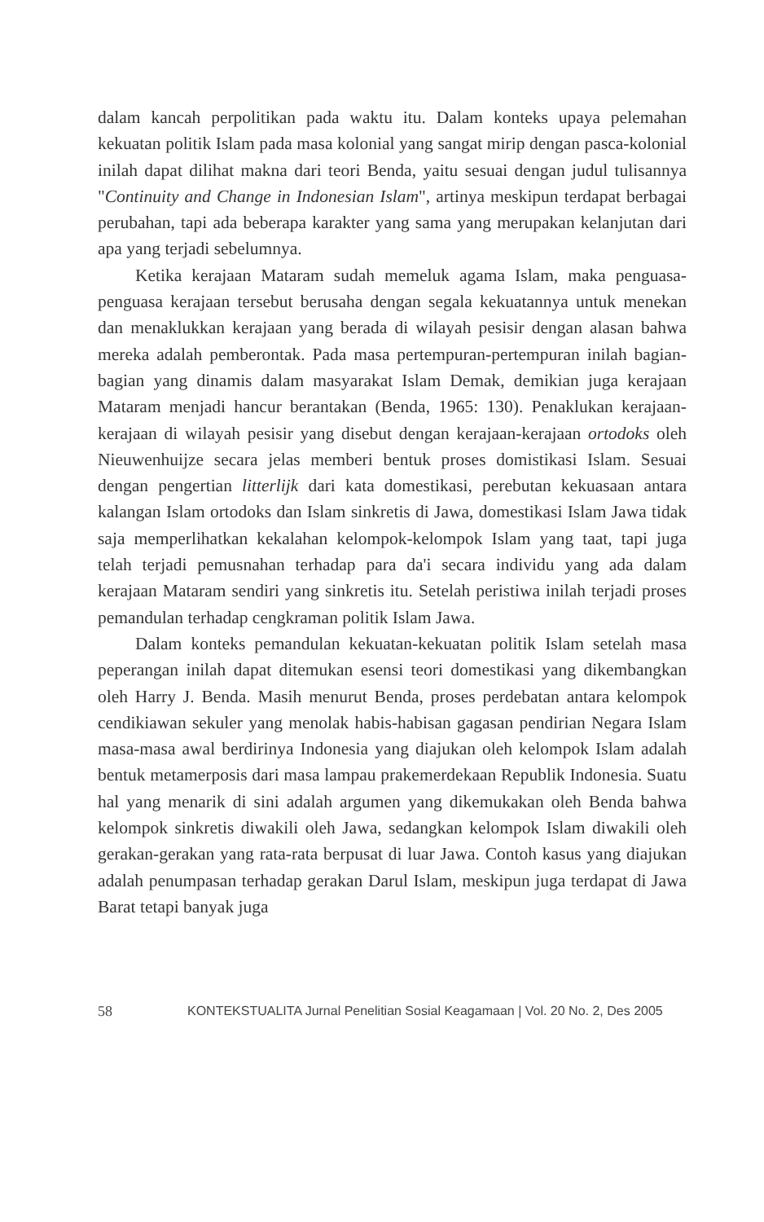dalam kancah perpolitikan pada waktu itu. Dalam konteks upaya pelemahan kekuatan politik Islam pada masa kolonial yang sangat mirip dengan pasca-kolonial inilah dapat dilihat makna dari teori Benda, yaitu sesuai dengan judul tulisannya "Continuity and Change in Indonesian Islam", artinya meskipun terdapat berbagai perubahan, tapi ada beberapa karakter yang sama yang merupakan kelanjutan dari apa yang terjadi sebelumnya.
Ketika kerajaan Mataram sudah memeluk agama Islam, maka penguasa-penguasa kerajaan tersebut berusaha dengan segala kekuatannya untuk menekan dan menaklukkan kerajaan yang berada di wilayah pesisir dengan alasan bahwa mereka adalah pemberontak. Pada masa pertempuran-pertempuran inilah bagian-bagian yang dinamis dalam masyarakat Islam Demak, demikian juga kerajaan Mataram menjadi hancur berantakan (Benda, 1965: 130). Penaklukan kerajaan-kerajaan di wilayah pesisir yang disebut dengan kerajaan-kerajaan ortodoks oleh Nieuwenhuijze secara jelas memberi bentuk proses domistikasi Islam. Sesuai dengan pengertian litterlijk dari kata domestikasi, perebutan kekuasaan antara kalangan Islam ortodoks dan Islam sinkretis di Jawa, domestikasi Islam Jawa tidak saja memperlihatkan kekalahan kelompok-kelompok Islam yang taat, tapi juga telah terjadi pemusnahan terhadap para da'i secara individu yang ada dalam kerajaan Mataram sendiri yang sinkretis itu. Setelah peristiwa inilah terjadi proses pemandulan terhadap cengkraman politik Islam Jawa.
Dalam konteks pemandulan kekuatan-kekuatan politik Islam setelah masa peperangan inilah dapat ditemukan esensi teori domestikasi yang dikembangkan oleh Harry J. Benda. Masih menurut Benda, proses perdebatan antara kelompok cendikiawan sekuler yang menolak habis-habisan gagasan pendirian Negara Islam masa-masa awal berdirinya Indonesia yang diajukan oleh kelompok Islam adalah bentuk metamerposis dari masa lampau prakemerdekaan Republik Indonesia. Suatu hal yang menarik di sini adalah argumen yang dikemukakan oleh Benda bahwa kelompok sinkretis diwakili oleh Jawa, sedangkan kelompok Islam diwakili oleh gerakan-gerakan yang rata-rata berpusat di luar Jawa. Contoh kasus yang diajukan adalah penumpasan terhadap gerakan Darul Islam, meskipun juga terdapat di Jawa Barat tetapi banyak juga
58 KONTEKSTUALITA Jurnal Penelitian Sosial Keagamaan | Vol. 20 No. 2, Des 2005